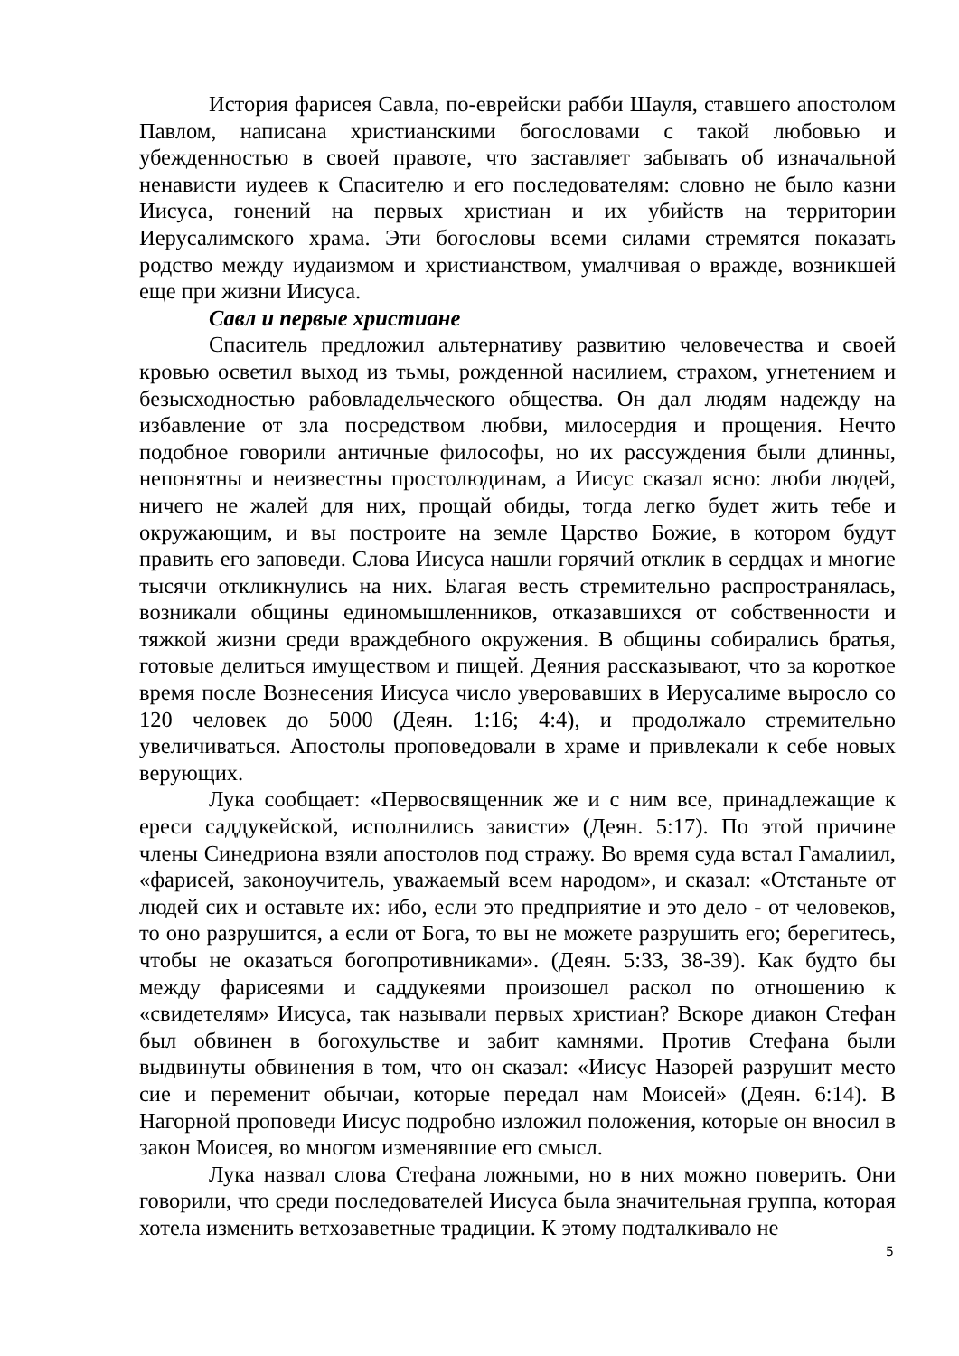История фарисея Савла, по-еврейски рабби Шауля, ставшего апостолом Павлом, написана христианскими богословами с такой любовью и убежденностью в своей правоте, что заставляет забывать об изначальной ненависти иудеев к Спасителю и его последователям: словно не было казни Иисуса, гонений на первых христиан и их убийств на территории Иерусалимского храма. Эти богословы всеми силами стремятся показать родство между иудаизмом и христианством, умалчивая о вражде, возникшей еще при жизни Иисуса.
Савл и первые христиане
Спаситель предложил альтернативу развитию человечества и своей кровью осветил выход из тьмы, рожденной насилием, страхом, угнетением и безысходностью рабовладельческого общества. Он дал людям надежду на избавление от зла посредством любви, милосердия и прощения. Нечто подобное говорили античные философы, но их рассуждения были длинны, непонятны и неизвестны простолюдинам, а Иисус сказал ясно: люби людей, ничего не жалей для них, прощай обиды, тогда легко будет жить тебе и окружающим, и вы построите на земле Царство Божие, в котором будут править его заповеди. Слова Иисуса нашли горячий отклик в сердцах и многие тысячи откликнулись на них. Благая весть стремительно распространялась, возникали общины единомышленников, отказавшихся от собственности и тяжкой жизни среди враждебного окружения. В общины собирались братья, готовые делиться имуществом и пищей. Деяния рассказывают, что за короткое время после Вознесения Иисуса число уверовавших в Иерусалиме выросло со 120 человек до 5000 (Деян. 1:16; 4:4), и продолжало стремительно увеличиваться. Апостолы проповедовали в храме и привлекали к себе новых верующих.
Лука сообщает: «Первосвященник же и с ним все, принадлежащие к ереси саддукейской, исполнились зависти» (Деян. 5:17). По этой причине члены Синедриона взяли апостолов под стражу. Во время суда встал Гамалиил, «фарисей, законоучитель, уважаемый всем народом», и сказал: «Отстаньте от людей сих и оставьте их: ибо, если это предприятие и это дело - от человеков, то оно разрушится, а если от Бога, то вы не можете разрушить его; берегитесь, чтобы не оказаться богопротивниками». (Деян. 5:33, 38-39). Как будто бы между фарисеями и саддукеями произошел раскол по отношению к «свидетелям» Иисуса, так называли первых христиан? Вскоре диакон Стефан был обвинен в богохульстве и забит камнями. Против Стефана были выдвинуты обвинения в том, что он сказал: «Иисус Назорей разрушит место сие и переменит обычаи, которые передал нам Моисей» (Деян. 6:14). В Нагорной проповеди Иисус подробно изложил положения, которые он вносил в закон Моисея, во многом изменявшие его смысл.
Лука назвал слова Стефана ложными, но в них можно поверить. Они говорили, что среди последователей Иисуса была значительная группа, которая хотела изменить ветхозаветные традиции. К этому подталкивало не
5